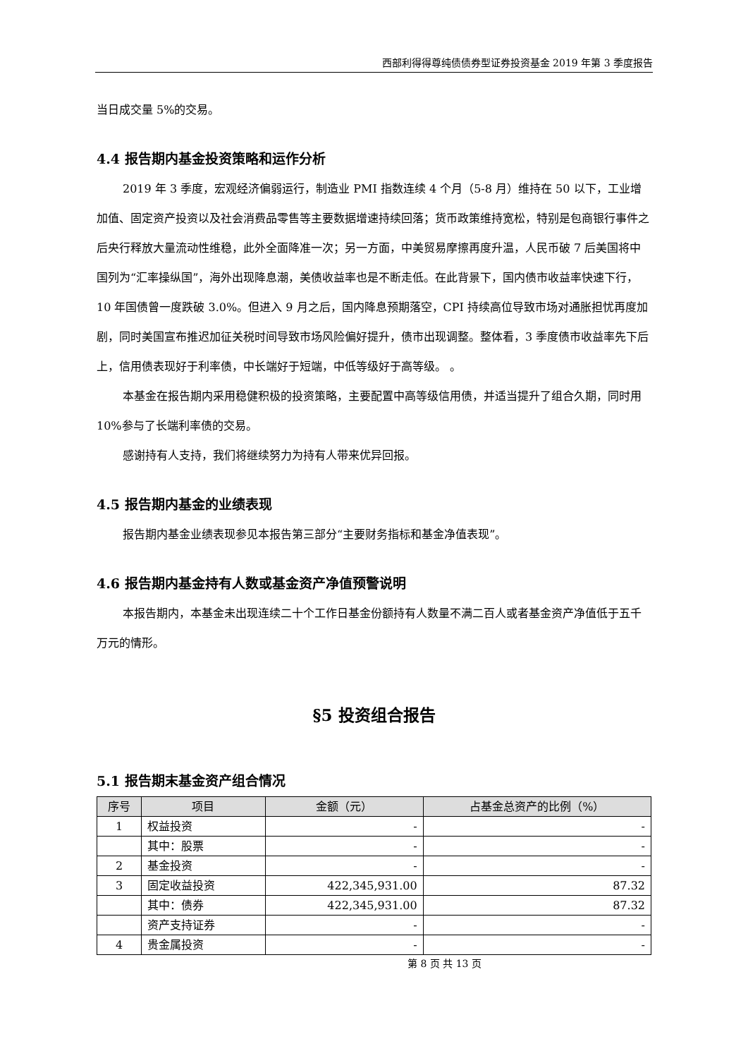西部利得得尊纯债债券型证券投资基金 2019 年第 3 季度报告
当日成交量 5%的交易。
4.4 报告期内基金投资策略和运作分析
2019 年 3 季度，宏观经济偏弱运行，制造业 PMI 指数连续 4 个月（5-8 月）维持在 50 以下，工业增加值、固定资产投资以及社会消费品零售等主要数据增速持续回落；货币政策维持宽松，特别是包商银行事件之后央行释放大量流动性维稳，此外全面降准一次；另一方面，中美贸易摩擦再度升温，人民币破 7 后美国将中国列为“汇率操纵国”，海外出现降息潮，美债收益率也是不断走低。在此背景下，国内债市收益率快速下行，10 年国债曾一度跌破 3.0%。但进入 9 月之后，国内降息预期落空，CPI 持续高位导致市场对通胀担忧再度加剧，同时美国宣布推迟加征关税时间导致市场风险偏好提升，债市出现调整。整体看，3 季度债市收益率先下后上，信用债表现好于利率债，中长端好于短端，中低等级好于高等级。 。
本基金在报告期内采用稳健积极的投资策略，主要配置中高等级信用债，并适当提升了组合久期，同时用 10%参与了长端利率债的交易。
感谢持有人支持，我们将继续努力为持有人带来优异回报。
4.5 报告期内基金的业绩表现
报告期内基金业绩表现参见本报告第三部分“主要财务指标和基金净值表现”。
4.6 报告期内基金持有人数或基金资产净值预警说明
本报告期内，本基金未出现连续二十个工作日基金份额持有人数量不满二百人或者基金资产净值低于五千万元的情形。
§5 投资组合报告
5.1 报告期末基金资产组合情况
| 序号 | 项目 | 金额（元） | 占基金总资产的比例（%） |
| --- | --- | --- | --- |
| 1 | 权益投资 | - | - |
| | 其中：股票 | - | - |
| 2 | 基金投资 | - | - |
| 3 | 固定收益投资 | 422,345,931.00 | 87.32 |
| | 其中：债券 | 422,345,931.00 | 87.32 |
| | 资产支持证券 | - | - |
| 4 | 贵金属投资 | - | - |
第 8 页 共 13 页